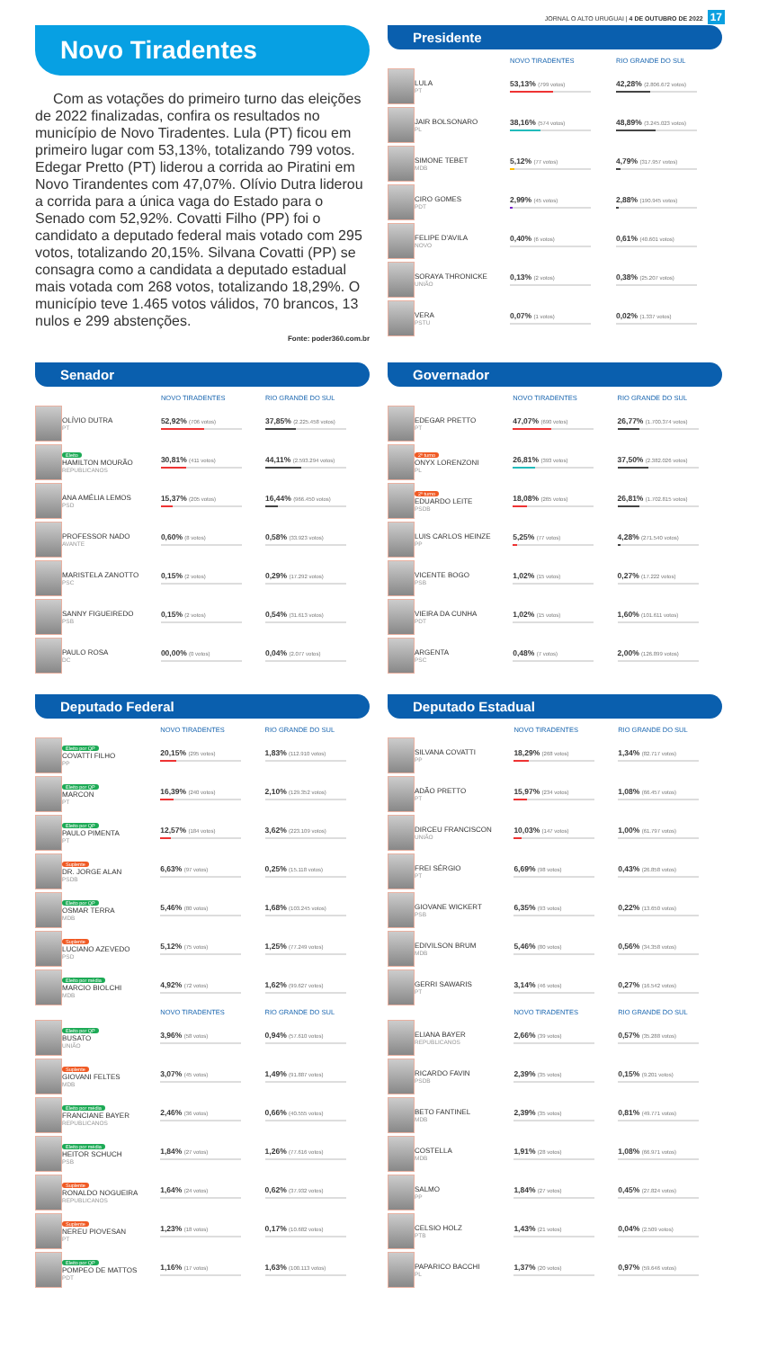JORNAL O ALTO URUGUAI | 4 DE OUTUBRO DE 2022 17
Novo Tiradentes
Com as votações do primeiro turno das eleições de 2022 finalizadas, confira os resultados no município de Novo Tiradentes. Lula (PT) ficou em primeiro lugar com 53,13%, totalizando 799 votos. Edegar Pretto (PT) liderou a corrida ao Piratini em Novo Tirandentes com 47,07%. Olívio Dutra liderou a corrida para a única vaga do Estado para o Senado com 52,92%. Covatti Filho (PP) foi o candidato a deputado federal mais votado com 295 votos, totalizando 20,15%. Silvana Covatti (PP) se consagra como a candidata a deputado estadual mais votada com 268 votos, totalizando 18,29%. O município teve 1.465 votos válidos, 70 brancos, 13 nulos e 299 abstenções.
Fonte: poder360.com.br
Presidente
| | | NOVO TIRADENTES | RIO GRANDE DO SUL |
| --- | --- | --- | --- |
| | LULA PT | 53,13% (799 votos) | 42,28% (2.806.672 votos) |
| | JAIR BOLSONARO PL | 38,16% (574 votos) | 48,89% (3.245.023 votos) |
| | SIMONE TEBET MDB | 5,12% (77 votos) | 4,79% (317.957 votos) |
| | CIRO GOMES PDT | 2,99% (45 votos) | 2,88% (190.945 votos) |
| | FELIPE D'AVILA NOVO | 0,40% (6 votos) | 0,61% (40.601 votos) |
| | SORAYA THRONICKE UNIÃO | 0,13% (2 votos) | 0,38% (25.207 votos) |
| | VERA PSTU | 0,07% (1 votos) | 0,02% (1.337 votos) |
Senador
| | | NOVO TIRADENTES | RIO GRANDE DO SUL |
| --- | --- | --- | --- |
| | OLÍVIO DUTRA PT | 52,92% (706 votos) | 37,85% (2.225.458 votos) |
| | Eleito HAMILTON MOURÃO REPUBLICANOS | 30,81% (411 votos) | 44,11% (2.593.294 votos) |
| | ANA AMÉLIA LEMOS PSD | 15,37% (205 votos) | 16,44% (966.450 votos) |
| | PROFESSOR NADO AVANTE | 0,60% (8 votos) | 0,58% (33.923 votos) |
| | MARISTELA ZANOTTO PSC | 0,15% (2 votos) | 0,29% (17.292 votos) |
| | SANNY FIGUEIREDO PSB | 0,15% (2 votos) | 0,54% (31.613 votos) |
| | PAULO ROSA DC | 00,00% (0 votos) | 0,04% (2.077 votos) |
Governador
| | | NOVO TIRADENTES | RIO GRANDE DO SUL |
| --- | --- | --- | --- |
| | EDEGAR PRETTO PT | 47,07% (690 votos) | 26,77% (1.700.374 votos) |
| | 2º turno ONYX LORENZONI PL | 26,81% (393 votos) | 37,50% (2.382.026 votos) |
| | 2º turno EDUARDO LEITE PSDB | 18,08% (265 votos) | 26,81% (1.702.815 votos) |
| | LUIS CARLOS HEINZE PP | 5,25% (77 votos) | 4,28% (271.540 votos) |
| | VICENTE BOGO PSB | 1,02% (15 votos) | 0,27% (17.222 votos) |
| | VIEIRA DA CUNHA PDT | 1,02% (15 votos) | 1,60% (101.611 votos) |
| | ARGENTA PSC | 0,48% (7 votos) | 2,00% (126.899 votos) |
Deputado Federal
| | | NOVO TIRADENTES | RIO GRANDE DO SUL |
| --- | --- | --- | --- |
| | Eleito por QP COVATTI FILHO PP | 20,15% (295 votos) | 1,83% (112.910 votos) |
| | Eleito por QP MARCON PT | 16,39% (240 votos) | 2,10% (129.352 votos) |
| | Eleito por QP PAULO PIMENTA PT | 12,57% (184 votos) | 3,62% (223.109 votos) |
| | Suplente DR. JORGE ALAN PSDB | 6,63% (97 votos) | 0,25% (15.118 votos) |
| | Eleito por QP OSMAR TERRA MDB | 5,46% (80 votos) | 1,68% (103.245 votos) |
| | Suplente LUCIANO AZEVEDO PSD | 5,12% (75 votos) | 1,25% (77.249 votos) |
| | Eleito por média MARCIO BIOLCHI MDB | 4,92% (72 votos) | 1,62% (99.627 votos) |
| | | NOVO TIRADENTES | RIO GRANDE DO SUL |
| | Eleito por QP BUSATO UNIÃO | 3,96% (58 votos) | 0,94% (57.610 votos) |
| | Suplente GIOVANI FELTES MDB | 3,07% (45 votos) | 1,49% (91.887 votos) |
| | Eleito por média FRANCIANE BAYER REPUBLICANOS | 2,46% (36 votos) | 0,66% (40.555 votos) |
| | Eleito por média HEITOR SCHUCH PSB | 1,84% (27 votos) | 1,26% (77.616 votos) |
| | Suplente RONALDO NOGUEIRA REPUBLICANOS | 1,64% (24 votos) | 0,62% (37.932 votos) |
| | Suplente NEREU PIOVESAN PT | 1,23% (18 votos) | 0,17% (10.682 votos) |
| | Eleito por QP POMPEO DE MATTOS PDT | 1,16% (17 votos) | 1,63% (100.113 votos) |
Deputado Estadual
| | | NOVO TIRADENTES | RIO GRANDE DO SUL |
| --- | --- | --- | --- |
| | SILVANA COVATTI PP | 18,29% (268 votos) | 1,34% (82.717 votos) |
| | ADÃO PRETTO PT | 15,97% (234 votos) | 1,08% (66.457 votos) |
| | DIRCEU FRANCISCON UNIÃO | 10,03% (147 votos) | 1,00% (61.797 votos) |
| | FREI SÉRGIO PT | 6,69% (98 votos) | 0,43% (26.858 votos) |
| | GIOVANE WICKERT PSB | 6,35% (93 votos) | 0,22% (13.650 votos) |
| | EDIVILSON BRUM MDB | 5,46% (80 votos) | 0,56% (34.358 votos) |
| | GERRI SAWARIS PT | 3,14% (46 votos) | 0,27% (16.542 votos) |
| | | NOVO TIRADENTES | RIO GRANDE DO SUL |
| | ELIANA BAYER REPUBLICANOS | 2,66% (39 votos) | 0,57% (35.288 votos) |
| | RICARDO FAVIN PSDB | 2,39% (35 votos) | 0,15% (9.201 votos) |
| | BETO FANTINEL MDB | 2,39% (35 votos) | 0,81% (49.771 votos) |
| | COSTELLA MDB | 1,91% (28 votos) | 1,08% (66.971 votos) |
| | SALMO PP | 1,84% (27 votos) | 0,45% (27.824 votos) |
| | CELSIO HOLZ PTB | 1,43% (21 votos) | 0,04% (2.509 votos) |
| | PAPARICO BACCHI PL | 1,37% (20 votos) | 0,97% (59.646 votos) |